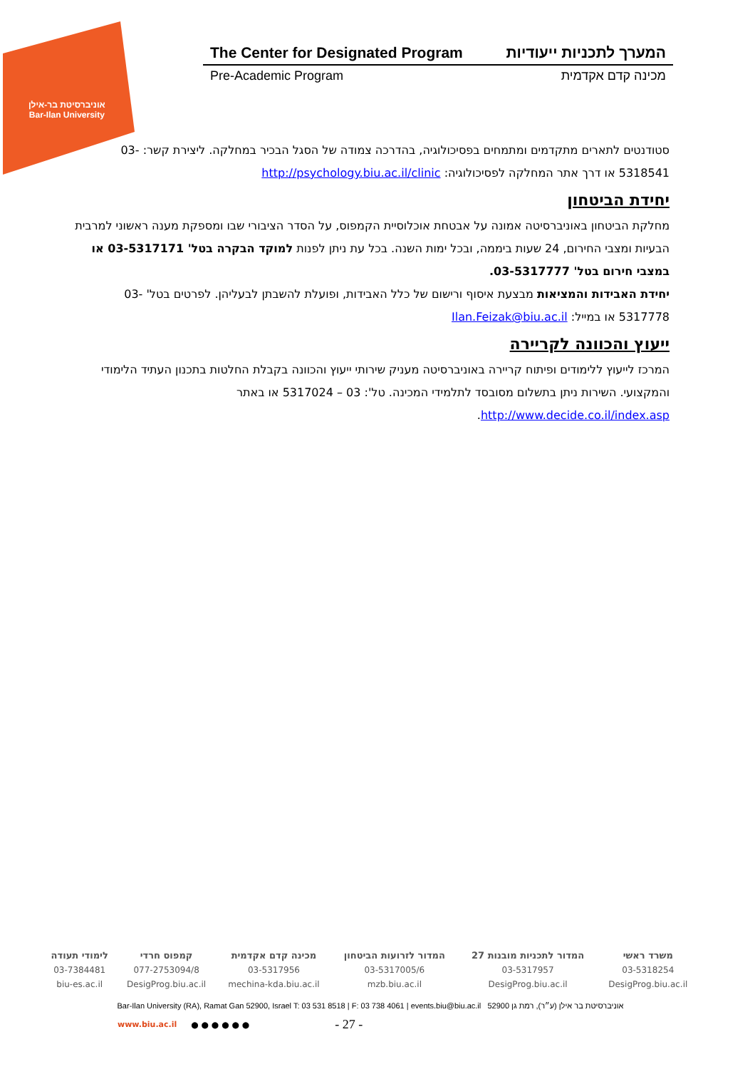אוניברסיטת בר-אילן
Bar-Ilan University
The Center for Designated Program המערך לתכניות ייעודיות
Pre-Academic Program מכינה קדם אקדמית
סטודנטים לתארים מתקדמים ומתמחים בפסיכולוגיה, בהדרכה צמודה של הסגל הבכיר במחלקה. ליצירת קשר: 03-5318541 או דרך אתר המחלקה לפסיכולוגיה: http://psychology.biu.ac.il/clinic
יחידת הביטחון
מחלקת הביטחון באוניברסיטה אמונה על אבטחת אוכלוסיית הקמפוס, על הסדר הציבורי שבו ומספקת מענה ראשוני למרבית הבעיות ומצבי החירום, 24 שעות ביממה, ובכל ימות השנה. בכל עת ניתן לפנות למוקד הבקרה בטל' 03-5317171 או במצבי חירום בטל' 03-5317777.
יחידת האבידות והמציאות מבצעת איסוף ורישום של כלל האבידות, ופועלת להשבתן לבעליהן. לפרטים בטל' 03-5317778 או במייל: Ilan.Feizak@biu.ac.il
ייעוץ והכוונה לקריירה
המרכז לייעוץ ללימודים ופיתוח קריירה באוניברסיטה מעניק שירותי ייעוץ והכוונה בקבלת החלטות בתכנון העתיד הלימודי והמקצועי. השירות ניתן בתשלום מסובסד לתלמידי המכינה. טל': 03 – 5317024 או באתר http://www.decide.co.il/index.asp.
| משרד ראשי | המדור לתכניות מובנות 27 | המדור לזרועות הביטחון | מכינה קדם אקדמית | קמפוס חרדי | לימודי תעודה |
| --- | --- | --- | --- | --- | --- |
| 03-5318254 | 03-5317957 | 03-5317005/6 | 03-5317956 | 077-2753094/8 | 03-7384481 |
| DesigProg.biu.ac.il | DesigProg.biu.ac.il | mzb.biu.ac.il | mechina-kda.biu.ac.il | DesigProg.biu.ac.il | biu-es.ac.il |
Bar-Ilan University (RA), Ramat Gan 52900, Israel T: 03 531 8518 | F: 03 738 4061 | events.biu@biu.ac.il אוניברסיטת בר אילן (ע״ר), רמת גן 52900
www.biu.ac.il ● ● ● ● ● ● - 27 -